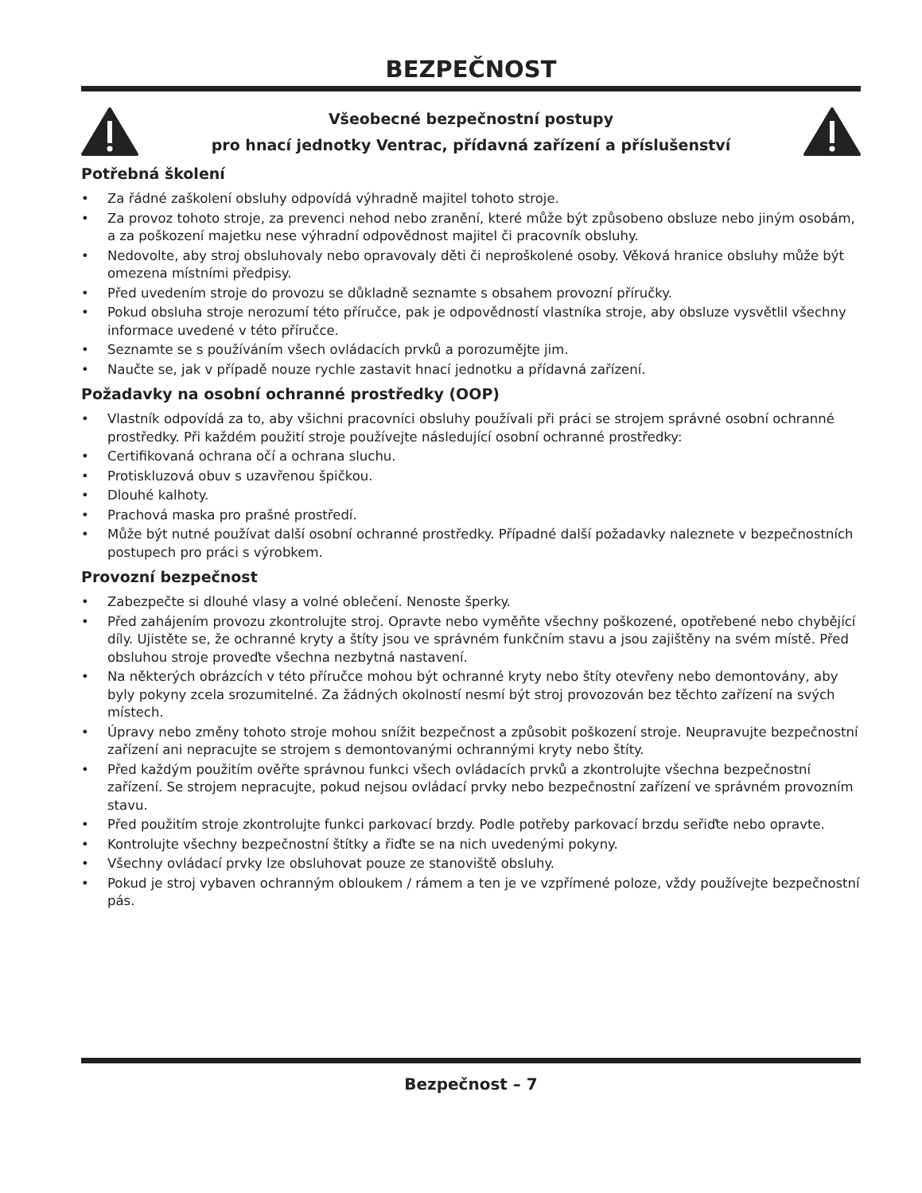BEZPEČNOST
Všeobecné bezpečnostní postupy
pro hnací jednotky Ventrac, přídavná zařízení a příslušenství
Potřebná školení
• Za řádné zaškolení obsluhy odpovídá výhradně majitel tohoto stroje.
• Za provoz tohoto stroje, za prevenci nehod nebo zranění, které může být způsobeno obsluze nebo jiným osobám, a za poškození majetku nese výhradní odpovědnost majitel či pracovník obsluhy.
• Nedovolte, aby stroj obsluhovaly nebo opravovaly děti či neproškolené osoby. Věková hranice obsluhy může být omezena místními předpisy.
• Před uvedením stroje do provozu se důkladně seznamte s obsahem provozní příručky.
• Pokud obsluha stroje nerozumí této příručce, pak je odpovědností vlastníka stroje, aby obsluze vysvětlil všechny informace uvedené v této příručce.
• Seznamte se s používáním všech ovládacích prvků a porozumějte jim.
• Naučte se, jak v případě nouze rychle zastavit hnací jednotku a přídavná zařízení.
Požadavky na osobní ochranné prostředky (OOP)
• Vlastník odpovídá za to, aby všichni pracovníci obsluhy používali při práci se strojem správné osobní ochranné prostředky. Při každém použití stroje používejte následující osobní ochranné prostředky:
• Certifikovaná ochrana očí a ochrana sluchu.
• Protiskluzová obuv s uzavřenou špičkou.
• Dlouhé kalhoty.
• Prachová maska pro prašné prostředí.
• Může být nutné používat další osobní ochranné prostředky. Případné další požadavky naleznete v bezpečnostních postupech pro práci s výrobkem.
Provozní bezpečnost
• Zabezpečte si dlouhé vlasy a volné oblečení. Nenoste šperky.
• Před zahájením provozu zkontrolujte stroj. Opravte nebo vyměňte všechny poškozené, opotřebené nebo chybějící díly. Ujistěte se, že ochranné kryty a štíty jsou ve správném funkčním stavu a jsou zajištěny na svém místě. Před obsluhou stroje proveďte všechna nezbytná nastavení.
• Na některých obrázcích v této příručce mohou být ochranné kryty nebo štíty otevřeny nebo demontovány, aby byly pokyny zcela srozumitelné. Za žádných okolností nesmí být stroj provozován bez těchto zařízení na svých místech.
• Úpravy nebo změny tohoto stroje mohou snížit bezpečnost a způsobit poškození stroje. Neupravujte bezpečnostní zařízení ani nepracujte se strojem s demontovanými ochrannými kryty nebo štíty.
• Před každým použitím ověřte správnou funkci všech ovládacích prvků a zkontrolujte všechna bezpečnostní zařízení. Se strojem nepracujte, pokud nejsou ovládací prvky nebo bezpečnostní zařízení ve správném provozním stavu.
• Před použitím stroje zkontrolujte funkci parkovací brzdy. Podle potřeby parkovací brzdu seřiďte nebo opravte.
• Kontrolujte všechny bezpečnostní štítky a řiďte se na nich uvedenými pokyny.
• Všechny ovládací prvky lze obsluhovat pouze ze stanoviště obsluhy.
• Pokud je stroj vybaven ochranným obloukem / rámem a ten je ve vzpřímené poloze, vždy používejte bezpečnostní pás.
Bezpečnost – 7